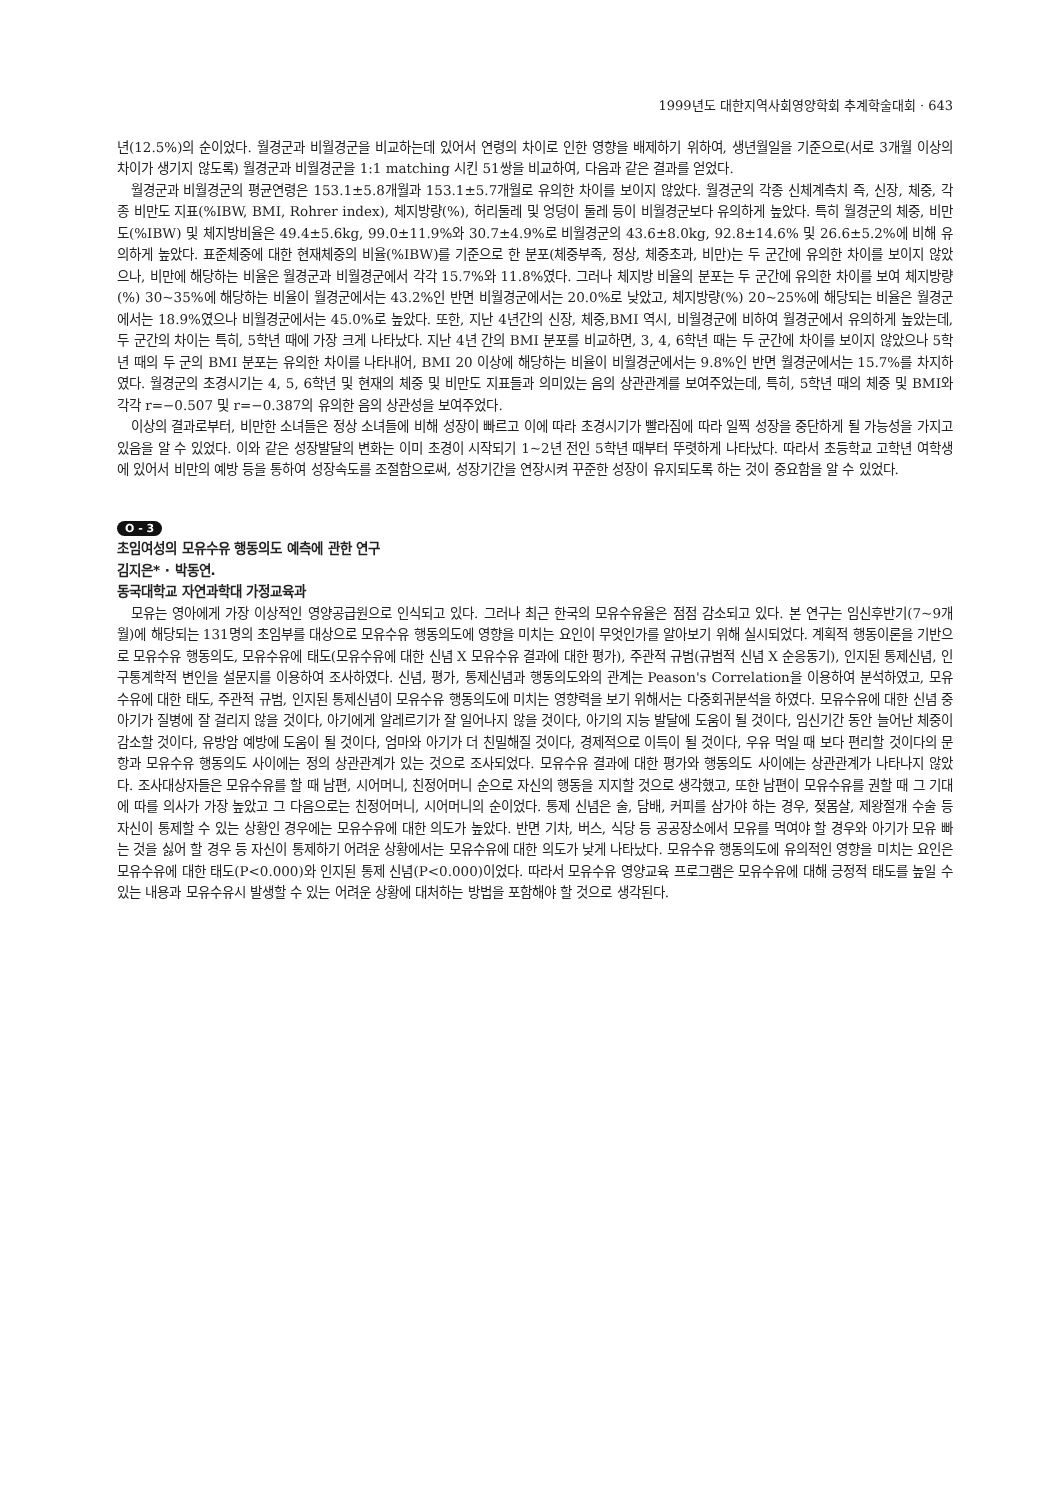1999년도 대한지역사회영양학회 추계학술대회 · 643
년(12.5%)의 순이었다. 월경군과 비월경군을 비교하는데 있어서 연령의 차이로 인한 영향을 배제하기 위하여, 생년월일을 기준으로(서로 3개월 이상의 차이가 생기지 않도록) 월경군과 비월경군을 1:1 matching 시킨 51쌍을 비교하여, 다음과 같은 결과를 얻었다.
월경군과 비월경군의 평균연령은 153.1±5.8개월과 153.1±5.7개월로 유의한 차이를 보이지 않았다. 월경군의 각종 신체계측치 즉, 신장, 체중, 각종 비만도 지표(%IBW, BMI, Rohrer index), 체지방량(%), 허리둘레 및 엉덩이 둘레 등이 비월경군보다 유의하게 높았다. 특히 월경군의 체중, 비만도(%IBW) 및 체지방비율은 49.4±5.6kg, 99.0±11.9%와 30.7±4.9%로 비월경군의 43.6±8.0kg, 92.8±14.6% 및 26.6±5.2%에 비해 유의하게 높았다. 표준체중에 대한 현재체중의 비율(%IBW)를 기준으로 한 분포(체중부족, 정상, 체중초과, 비만)는 두 군간에 유의한 차이를 보이지 않았으나, 비만에 해당하는 비율은 월경군과 비월경군에서 각각 15.7%와 11.8%였다. 그러나 체지방 비율의 분포는 두 군간에 유의한 차이를 보여 체지방량(%) 30~35%에 해당하는 비율이 월경군에서는 43.2%인 반면 비월경군에서는 20.0%로 낮았고, 체지방량(%) 20~25%에 해당되는 비율은 월경군에서는 18.9%였으나 비월경군에서는 45.0%로 높았다. 또한, 지난 4년간의 신장, 체중,BMI 역시, 비월경군에 비하여 월경군에서 유의하게 높았는데, 두 군간의 차이는 특히, 5학년 때에 가장 크게 나타났다. 지난 4년 간의 BMI 분포를 비교하면, 3, 4, 6학년 때는 두 군간에 차이를 보이지 않았으나 5학년 때의 두 군의 BMI 분포는 유의한 차이를 나타내어, BMI 20 이상에 해당하는 비율이 비월경군에서는 9.8%인 반면 월경군에서는 15.7%를 차지하였다. 월경군의 초경시기는 4, 5, 6학년 및 현재의 체중 및 비만도 지표들과 의미있는 음의 상관관계를 보여주었는데, 특히, 5학년 때의 체중 및 BMI와 각각 r=−0.507 및 r=−0.387의 유의한 음의 상관성을 보여주었다.
이상의 결과로부터, 비만한 소녀들은 정상 소녀들에 비해 성장이 빠르고 이에 따라 초경시기가 빨라짐에 따라 일찍 성장을 중단하게 될 가능성을 가지고 있음을 알 수 있었다. 이와 같은 성장발달의 변화는 이미 초경이 시작되기 1~2년 전인 5학년 때부터 뚜렷하게 나타났다. 따라서 초등학교 고학년 여학생에 있어서 비만의 예방 등을 통하여 성장속도를 조절함으로써, 성장기간을 연장시켜 꾸준한 성장이 유지되도록 하는 것이 중요함을 알 수 있었다.
O - 3
초임여성의 모유수유 행동의도 예측에 관한 연구
김지은* · 박동연.
동국대학교 자연과학대 가정교육과
모유는 영아에게 가장 이상적인 영양공급원으로 인식되고 있다. 그러나 최근 한국의 모유수유율은 점점 감소되고 있다. 본 연구는 임신후반기(7~9개월)에 해당되는 131명의 초임부를 대상으로 모유수유 행동의도에 영향을 미치는 요인이 무엇인가를 알아보기 위해 실시되었다. 계획적 행동이론을 기반으로 모유수유 행동의도, 모유수유에 태도(모유수유에 대한 신념 X 모유수유 결과에 대한 평가), 주관적 규범(규범적 신념 X 순응동기), 인지된 통제신념, 인구통계학적 변인을 설문지를 이용하여 조사하였다. 신념, 평가, 통제신념과 행동의도와의 관계는 Peason's Correlation을 이용하여 분석하였고, 모유수유에 대한 태도, 주관적 규범, 인지된 통제신념이 모유수유 행동의도에 미치는 영향력을 보기 위해서는 다중회귀분석을 하였다. 모유수유에 대한 신념 중 아기가 질병에 잘 걸리지 않을 것이다, 아기에게 알레르기가 잘 일어나지 않을 것이다, 아기의 지능 발달에 도움이 될 것이다, 임신기간 동안 늘어난 체중이 감소할 것이다, 유방암 예방에 도움이 될 것이다, 엄마와 아기가 더 친밀해질 것이다, 경제적으로 이득이 될 것이다, 우유 먹일 때 보다 편리할 것이다의 문항과 모유수유 행동의도 사이에는 정의 상관관계가 있는 것으로 조사되었다. 모유수유 결과에 대한 평가와 행동의도 사이에는 상관관계가 나타나지 않았다. 조사대상자들은 모유수유를 할 때 남편, 시어머니, 친정어머니 순으로 자신의 행동을 지지할 것으로 생각했고, 또한 남편이 모유수유를 권할 때 그 기대에 따를 의사가 가장 높았고 그 다음으로는 친정어머니, 시어머니의 순이었다. 통제 신념은 술, 담배, 커피를 삼가야 하는 경우, 젖몸살, 제왕절개 수술 등 자신이 통제할 수 있는 상황인 경우에는 모유수유에 대한 의도가 높았다. 반면 기차, 버스, 식당 등 공공장소에서 모유를 먹여야 할 경우와 아기가 모유 빠는 것을 싫어 할 경우 등 자신이 통제하기 어려운 상황에서는 모유수유에 대한 의도가 낮게 나타났다. 모유수유 행동의도에 유의적인 영향을 미치는 요인은 모유수유에 대한 태도(P<0.000)와 인지된 통제 신념(P<0.000)이었다. 따라서 모유수유 영양교육 프로그램은 모유수유에 대해 긍정적 태도를 높일 수 있는 내용과 모유수유시 발생할 수 있는 어려운 상황에 대처하는 방법을 포함해야 할 것으로 생각된다.